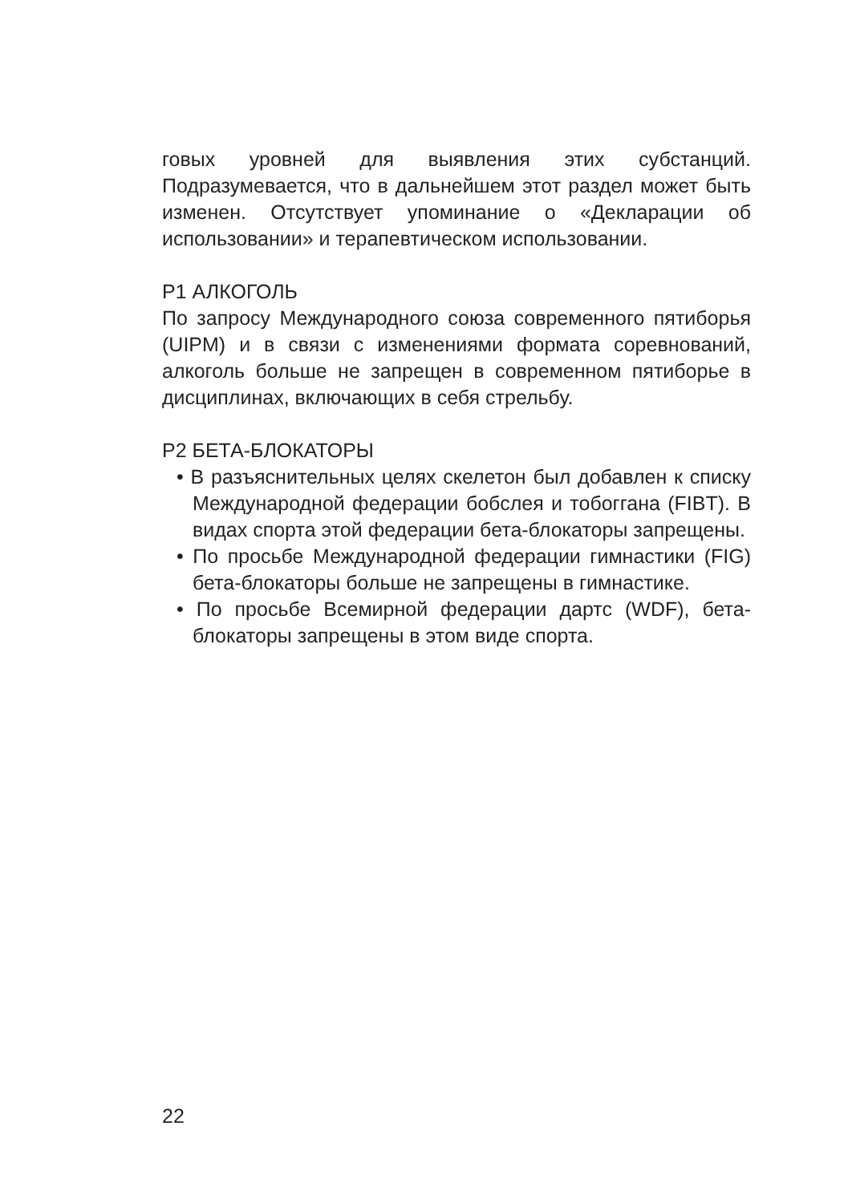говых уровней для выявления этих субстанций. Подразумевается, что в дальнейшем этот раздел может быть изменен. Отсутствует упоминание о «Декларации об использовании» и терапевтическом использовании.
P1 АЛКОГОЛЬ
По запросу Международного союза современного пятиборья (UIPM) и в связи с изменениями формата соревнований, алкоголь больше не запрещен в современном пятиборье в дисциплинах, включающих в себя стрельбу.
P2 БЕТА-БЛОКАТОРЫ
• В разъяснительных целях скелетон был добавлен к списку Международной федерации бобслея и тобоггана (FIBT). В видах спорта этой федерации бета-блокаторы запрещены.
• По просьбе Международной федерации гимнастики (FIG) бета-блокаторы больше не запрещены в гимнастике.
• По просьбе Всемирной федерации дартс (WDF), бета-блокаторы запрещены в этом виде спорта.
22